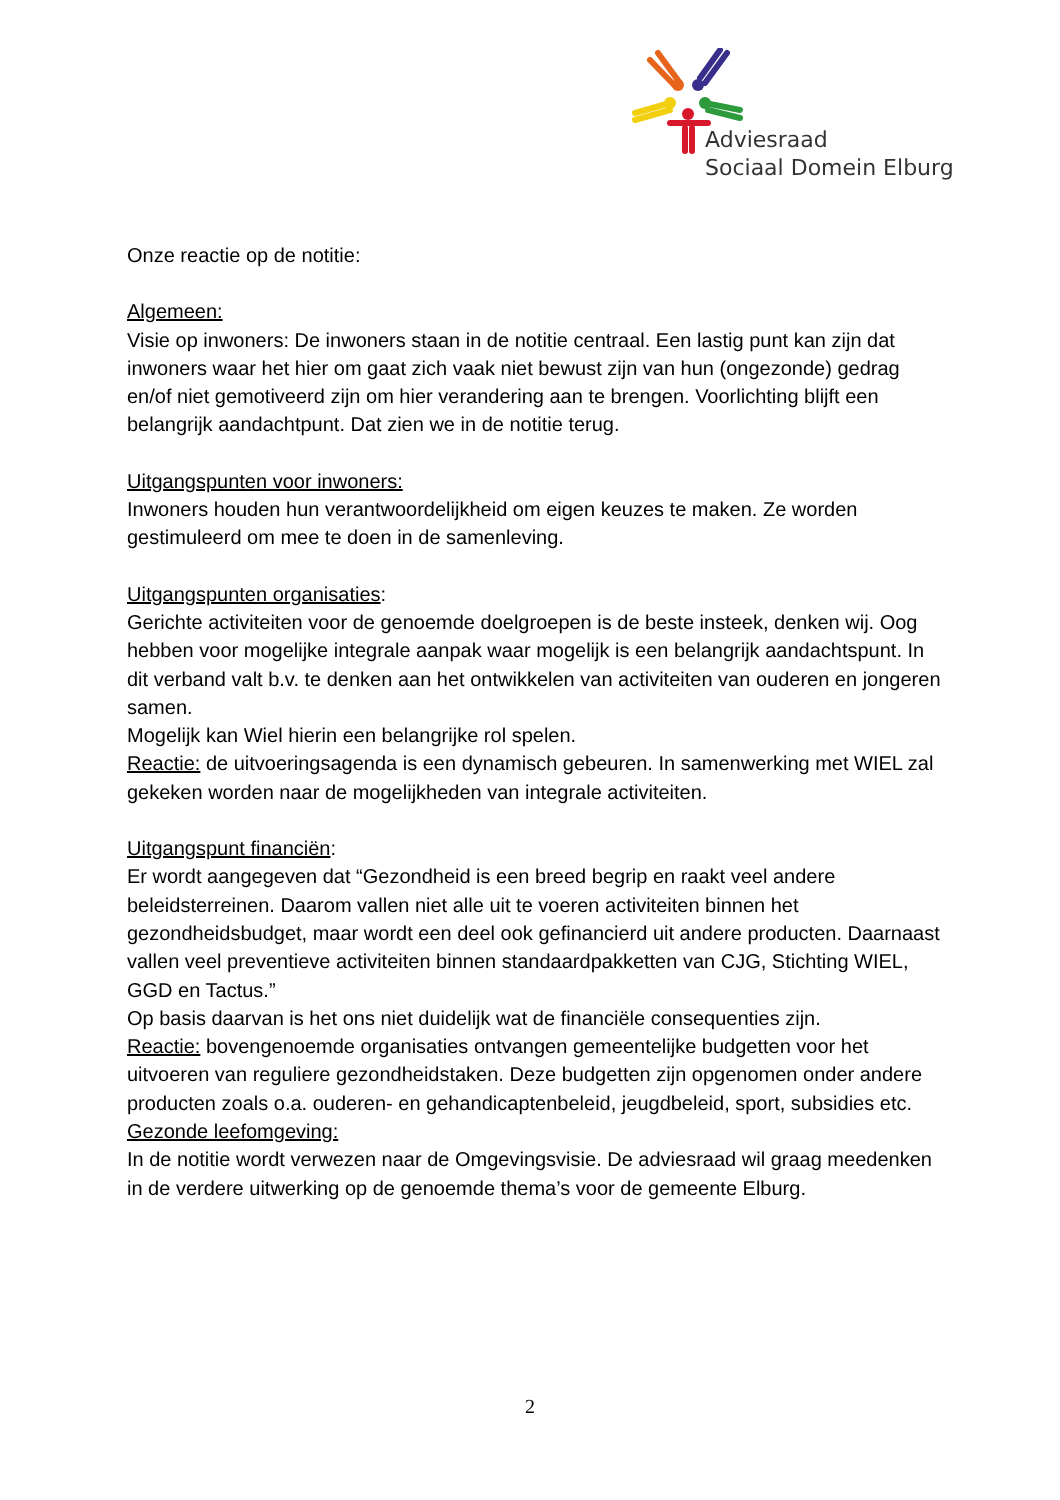Adviesraad
Sociaal Domein Elburg
Onze reactie op de notitie:
Algemeen:
Visie op inwoners: De inwoners staan in de notitie centraal. Een lastig punt kan zijn dat inwoners waar het hier om gaat zich vaak niet bewust zijn van hun (ongezonde) gedrag en/of niet gemotiveerd zijn om hier verandering aan te brengen. Voorlichting blijft een belangrijk aandachtpunt. Dat zien we in de notitie terug.
Uitgangspunten voor inwoners:
Inwoners houden hun verantwoordelijkheid om eigen keuzes te maken. Ze worden gestimuleerd om mee te doen in de samenleving.
Uitgangspunten organisaties:
Gerichte activiteiten voor de genoemde doelgroepen is de beste insteek, denken wij. Oog hebben voor mogelijke integrale aanpak waar mogelijk is een belangrijk aandachtspunt. In dit verband valt b.v. te denken aan het ontwikkelen van activiteiten van ouderen en jongeren samen.
Mogelijk kan Wiel hierin een belangrijke rol spelen.
Reactie: de uitvoeringsagenda is een dynamisch gebeuren. In samenwerking met WIEL zal gekeken worden naar de mogelijkheden van integrale activiteiten.
Uitgangspunt financiën:
Er wordt aangegeven dat “Gezondheid is een breed begrip en raakt veel andere beleidsterreinen. Daarom vallen niet alle uit te voeren activiteiten binnen het gezondheidsbudget, maar wordt een deel ook gefinancierd uit andere producten. Daarnaast vallen veel preventieve activiteiten binnen standaardpakketten van CJG, Stichting WIEL, GGD en Tactus.”
Op basis daarvan is het ons niet duidelijk wat de financiële consequenties zijn.
Reactie: bovengenoemde organisaties ontvangen gemeentelijke budgetten voor het uitvoeren van reguliere gezondheidstaken. Deze budgetten zijn opgenomen onder andere producten zoals o.a. ouderen- en gehandicaptenbeleid, jeugdbeleid, sport, subsidies etc.
Gezonde leefomgeving:
In de notitie wordt verwezen naar de Omgevingsvisie. De adviesraad wil graag meedenken in de verdere uitwerking op de genoemde thema’s voor de gemeente Elburg.
2